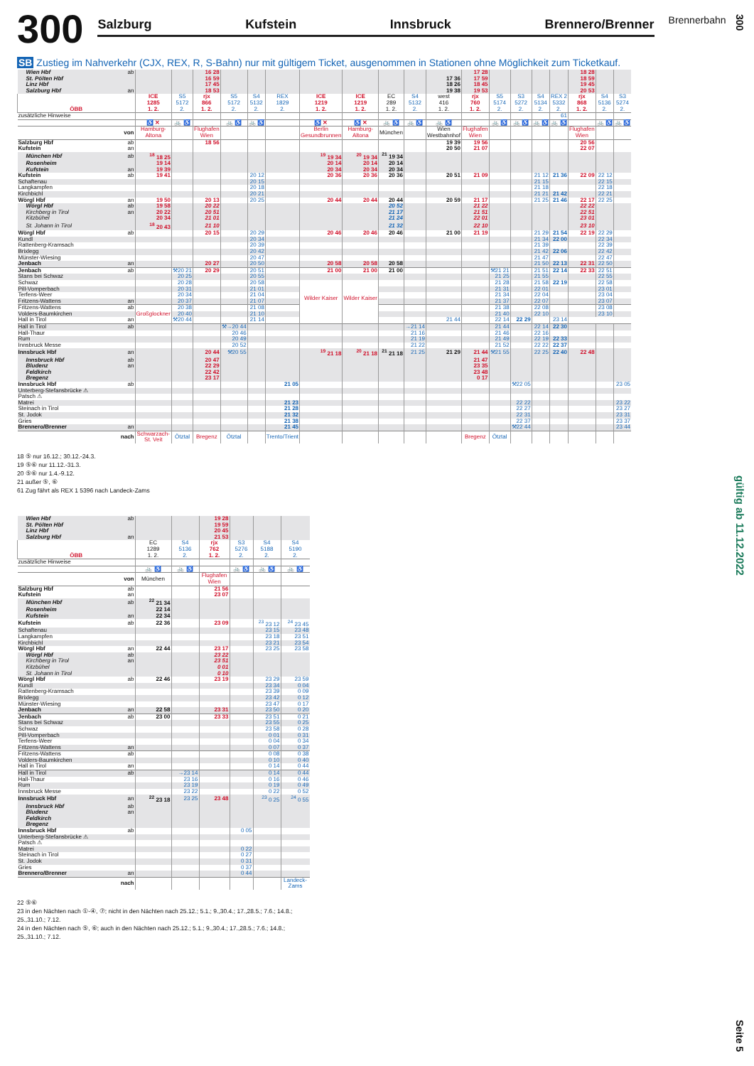300
Salzburg Kufstein Innsbruck Brennero/Brenner
Brennerbahn
SB Zustieg im Nahverkehr (CJX, REX, R, S-Bahn) nur mit gültigem Ticket, ausgenommen in Stationen ohne Möglichkeit zum Ticketkauf.
| Wien Hbf | ab | | | 16 28 | | | | | | | | | 17 28 | | | | | 18 28 | | |
| St. Pölten Hbf | | | | 16 59 | | | | | | | | 17 36 | 17 59 | | | | | 18 59 | | |
| Linz Hbf | | | | 17 45 | | | | | | | | 18 26 | 18 45 | | | | | 19 45 | | |
| Salzburg Hbf | an | | | 18 53 | | | | | | | | 19 38 | 19 53 | | | | | 20 53 | | |
| ÖBB | | ICE 1285 1. 2. | S5 5172 2. | rjx 866 1. 2. | S5 5172 2. | S4 5132 2. | REX 1829 2. | ICE 1219 1. 2. | ICE 1219 1. 2. | EC 289 1. 2. | S4 5132 2. | west 416 1. 2. | rjx 760 1. 2. | S5 5174 2. | S3 5272 2. | S4 5134 2. | REX 2 5332 2. | rjx 868 1. 2. | S4 5136 2. | S3 5274 2. |
| zusätzliche Hinweise | | | | | | | | | | | | | | | | | 61 | | | |
| | | ♿ ✕ | 🚲 ♿ | | 🚲 ♿ | 🚲 ♿ | | ♿ ✕ | ♿ ✕ | 🚲 ♿ | 🚲 ♿ | 🚲 ♿ | | 🚲 ♿ | 🚲 ♿ | 🚲 ♿ | 🚲 ♿ | | 🚲 ♿ | 🚲 ♿ |
| von | | Hamburg- Altona | | Flughafen Wien | | | | Berlin Gesundbrunnen | Hamburg- Altona | München | | Wien Westbahnhof | Flughafen Wien | | | | | Flughafen Wien | | |
| Salzburg Hbf | ab | | | 18 56 | | | | | | | | 19 39 | 19 56 | | | | | 20 56 | | |
| Kufstein | an | | | | | | | | | | | 20 50 | 21 07 | | | | | 22 07 | | |
| München Hbf | ab | <sup>18</sup> 18 25 | | | | | | <sup>19</sup> 19 34 | <sup>20</sup> 19 34 | <sup>21</sup> 19 34 | | | | | | | | | | |
| Rosenheim | | 19 14 | | | | | | 20 14 | 20 14 | 20 14 | | | | | | | | | | |
| Kufstein | an | 19 39 | | | | | | 20 34 | 20 34 | 20 34 | | | | | | | | | | |
| Kufstein | ab | 19 41 | | | | 20 12 | | 20 36 | 20 36 | 20 36 | | 20 51 | 21 09 | | | 21 12 | 21 36 | 22 09 | 22 12 | |
| Schaftenau | | | | | | 20 15 | | | | | | | | | | 21 15 | | | 22 15 | |
| Langkampfen | | | | | | 20 18 | | | | | | | | | | 21 18 | | | 22 18 | |
| Kirchbichl | | | | | | 20 21 | | | | | | | | | | 21 21 | 21 42 | | 22 21 | |
| Wörgl Hbf | an | 19 50 | | 20 13 | | 20 25 | | 20 44 | 20 44 | 20 44 | | 20 59 | 21 17 | | | 21 25 | 21 46 | 22 17 | 22 25 | |
| Wörgl Hbf | ab | 19 58 | | 20 22 | | | | | | 20 52 | | | 21 22 | | | | | 22 22 | | |
| Kirchberg in Tirol | an | 20 22 | | 20 51 | | | | | | 21 17 | | | 21 51 | | | | | 22 51 | | |
| Kitzbühel | | 20 34 | | 21 01 | | | | | | 21 24 | | | 22 01 | | | | | 23 01 | | |
| St. Johann in Tirol | | <sup>18</sup> 20 43 | | 21 10 | | | | | | 21 32 | | | 22 10 | | | | | 23 10 | | |
| Wörgl Hbf | ab | | | 20 15 | | 20 29 | | 20 46 | 20 46 | 20 46 | | 21 00 | 21 19 | | | 21 29 | 21 54 | 22 19 | 22 29 | |
| Kundl | | | | | | 20 34 | | | | | | | | | | 21 34 | 22 00 | | 22 34 | |
| Rattenberg-Kramsach | | | | | | 20 39 | | | | | | | | | | 21 39 | | | 22 39 | |
| Brixlegg | | | | | | 20 42 | | | | | | | | | | 21 42 | 22 06 | | 22 42 | |
| Münster-Wiesing | | | | | | 20 47 | | | | | | | | | | 21 47 | | | 22 47 | |
| Jenbach | an | | | 20 27 | | 20 50 | | 20 58 | 20 58 | 20 58 | | | | | | 21 50 | 22 13 | 22 31 | 22 50 | |
| Jenbach | ab | | ⚒20 21 | 20 29 | | 20 51 | | 21 00 | 21 00 | 21 00 | | | | ⚒21 21 | | 21 51 | 22 14 | 22 33 | 22 51 | |
| Stans bei Schwaz | | | 20 25 | | | 20 55 | | | | | | | | 21 25 | | 21 55 | | | 22 55 | |
| Schwaz | | | 20 28 | | | 20 58 | | Wilder Kaiser | Wilder Kaiser | | | | | 21 28 | | 21 58 | 22 19 | | 22 58 | |
| Pill-Vomperbach | | | 20 31 | | | 21 01 | | | | | | | | 21 31 | | 22 01 | | | 23 01 | |
| Terfens-Weer | | | 20 34 | | | 21 04 | | | | | | | | 21 34 | | 22 04 | | | 23 04 | |
| Fritzens-Wattens | an | | 20 37 | | | 21 07 | | | | | | | | 21 37 | | 22 07 | | | 23 07 | |
| Fritzens-Wattens | ab | Großglockner | 20 38 | | | 21 08 | | | | | | | | 21 38 | | 22 08 | | | 23 08 | |
| Volders-Baumkirchen | | | 20 40 | | | 21 10 | | | | | | | | 21 40 | | 22 10 | | | 23 10 | |
| Hall in Tirol | an | | ⚒20 44 | | | 21 14 | | | | | | 21 44 | | 22 14 | 22 29 | | 23 14 | | | |
| Hall in Tirol | ab | | | | ⚒→20 44 | | | | | | →21 14 | | | 21 44 | | 22 14 | 22 30 | | | |
| Hall-Thaur | | | | | 20 46 | | | | | | 21 16 | | | 21 46 | | 22 16 | | | | |
| Rum | | | | | 20 49 | | | | | | 21 19 | | | 21 49 | | 22 19 | 22 33 | | | |
| Innsbruck Messe | | | | | 20 52 | | | | | | 21 22 | | | 21 52 | | 22 22 | 22 37 | | | |
| Innsbruck Hbf | an | | | 20 44 | ⚒20 55 | | | <sup>19</sup> 21 18 | <sup>20</sup> 21 18 | <sup>21</sup> 21 18 | 21 25 | 21 29 | 21 44 | ⚒21 55 | | 22 25 | 22 40 | 22 48 | | |
| Innsbruck Hbf | ab | | | 20 47 | | | | | | | | | 21 47 | | | | | | | |
| Bludenz | an | | | 22 29 | | | | | | | | | 23 35 | | | | | | | |
| Feldkirch | | | | 22 42 | | | | | | | | | 23 48 | | | | | | | |
| Bregenz | | | | 23 17 | | | | | | | | | 0 17 | | | | | | | |
| Innsbruck Hbf | ab | | | | | | 21 05 | | | | | | | | ⚒22 05 | | | | | 23 05 |
| Unterberg-Stefansbrücke ⚠ | | | | | | | | | | | | | | | | | | | | |
| Patsch ⚠ | | | | | | | | | | | | | | | | | | | | |
| Matrei | | | | | | | 21 23 | | | | | | | | 22 22 | | | | | 23 22 |
| Steinach in Tirol | | | | | | | 21 28 | | | | | | | | 22 27 | | | | | 23 27 |
| St. Jodok | | | | | | | 21 32 | | | | | | | | 22 31 | | | | | 23 31 |
| Gries | | | | | | | 21 38 | | | | | | | | 22 37 | | | | | 23 37 |
| Brennero/Brenner | an | | | | | | 21 45 | | | | | | | | ⚒22 44 | | | | | 23 44 |
| nach | | Schwarzach- St. Veit | Ötztal | Bregenz | Ötztal | | Trento/Trient | | | | | | Bregenz | Ötztal | | | | | | |
18 ⑤ nur 16.12.; 30.12.-24.3.
19 ⑤⑥ nur 11.12.-31.3.
20 ⑤⑥ nur 1.4.-9.12.
21 außer ⑤, ⑥
61 Zug fährt als REX 1 5396 nach Landeck-Zams
| Wien Hbf | ab | | | 19 28 | | | |
| St. Pölten Hbf | | | | 19 59 | | | |
| Linz Hbf | | | | 20 45 | | | |
| Salzburg Hbf | an | | | 21 53 | | | |
| ÖBB | | EC 1289 1. 2. | S4 5136 2. | rjx 762 1. 2. | S3 5276 2. | S4 5188 2. | S4 5190 2. |
| zusätzliche Hinweise | | | | | | | |
| | | 🚲 ♿ | 🚲 ♿ | | 🚲 ♿ | 🚲 ♿ | 🚲 ♿ |
| von | | München | | Flughafen Wien | | | |
| Salzburg Hbf | ab | | | 21 56 | | | |
| Kufstein | an | | | 23 07 | | | |
| München Hbf | ab | <sup>22</sup> 21 34 | | | | | |
| Rosenheim | | 22 14 | | | | | |
| Kufstein | an | 22 34 | | | | | |
| Kufstein | ab | 22 36 | | 23 09 | | <sup>23</sup> 23 12 | <sup>24</sup> 23 45 |
| Schaftenau | | | | | | 23 15 | 23 48 |
| Langkampfen | | | | | | 23 18 | 23 51 |
| Kirchbichl | | | | | | 23 21 | 23 54 |
| Wörgl Hbf | an | 22 44 | | 23 17 | | 23 25 | 23 58 |
| Wörgl Hbf | ab | | | 23 22 | | | |
| Kirchberg in Tirol | an | | | 23 51 | | | |
| Kitzbühel | | | | 0 01 | | | |
| St. Johann in Tirol | | | | 0 10 | | | |
| Wörgl Hbf | ab | 22 46 | | 23 19 | | 23 29 | 23 59 |
| Kundl | | | | | | 23 34 | 0 04 |
| Rattenberg-Kramsach | | | | | | 23 39 | 0 09 |
| Brixlegg | | | | | | 23 42 | 0 12 |
| Münster-Wiesing | | | | | | 23 47 | 0 17 |
| Jenbach | an | 22 58 | | 23 31 | | 23 50 | 0 20 |
| Jenbach | ab | 23 00 | | 23 33 | | 23 51 | 0 21 |
| Stans bei Schwaz | | | | | | 23 55 | 0 25 |
| Schwaz | | | | | | 23 58 | 0 28 |
| Pill-Vomperbach | | | | | | 0 01 | 0 31 |
| Terfens-Weer | | | | | | 0 04 | 0 34 |
| Fritzens-Wattens | an | | | | | 0 07 | 0 37 |
| Fritzens-Wattens | ab | | | | | 0 08 | 0 38 |
| Volders-Baumkirchen | | | | | | 0 10 | 0 40 |
| Hall in Tirol | an | | | | | 0 14 | 0 44 |
| Hall in Tirol | ab | | →23 14 | | | 0 14 | 0 44 |
| Hall-Thaur | | | 23 16 | | | 0 16 | 0 46 |
| Rum | | | 23 19 | | | 0 19 | 0 49 |
| Innsbruck Messe | | | 23 22 | | | 0 22 | 0 52 |
| Innsbruck Hbf | an | <sup>22</sup> 23 18 | 23 25 | 23 48 | | <sup>23</sup> 0 25 | <sup>24</sup> 0 55 |
| Innsbruck Hbf | ab | | | | | | |
| Bludenz | an | | | | | | |
| Feldkirch | | | | | | | |
| Bregenz | | | | | | | |
| Innsbruck Hbf | ab | | | | 0 05 | | |
| Unterberg-Stefansbrücke ⚠ | | | | | | | |
| Patsch ⚠ | | | | | | | |
| Matrei | | | | | 0 22 | | |
| Steinach in Tirol | | | | | 0 27 | | |
| St. Jodok | | | | | 0 31 | | |
| Gries | | | | | 0 37 | | |
| Brennero/Brenner | an | | | | 0 44 | | |
| nach | | | | | | | Landeck- Zams |
22 ⑤⑥
23 in den Nächten nach ①-④, ⑦; nicht in den Nächten nach 25.12.; 5.1.; 9.,30.4.; 17.,28.5.; 7.6.; 14.8.;
25.,31.10.; 7.12.
24 in den Nächten nach ⑤, ⑥; auch in den Nächten nach 25.12.; 5.1.; 9.,30.4.; 17.,28.5.; 7.6.; 14.8.;
25.,31.10.; 7.12.
300
gültig ab 11.12.2022
Seite 5